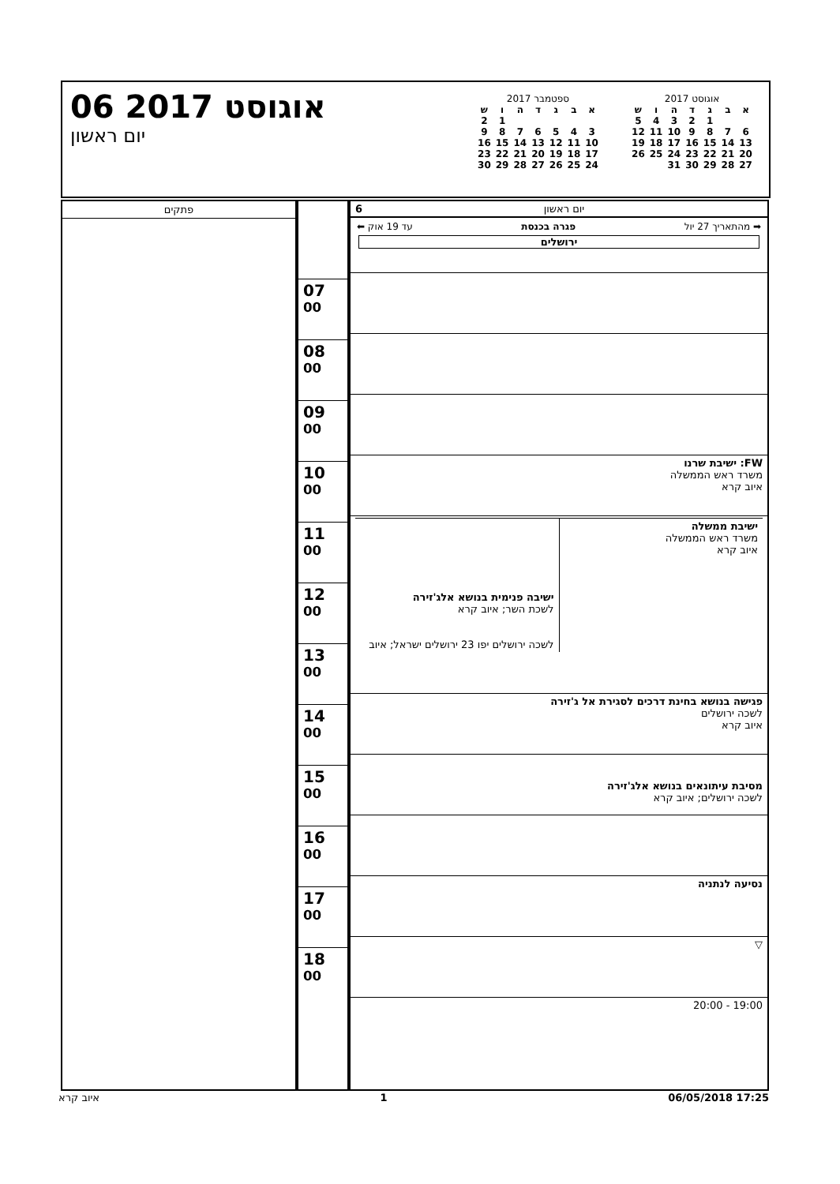אוגוסט 2017
| א | ב | ג | ד | ה | ו | ש |
| --- | --- | --- | --- | --- | --- | --- |
| | | 1 | 2 | 3 | 4 | 5 |
| 6 | 7 | 8 | 9 | 10 | 11 | 12 |
| 13 | 14 | 15 | 16 | 17 | 18 | 19 |
| 20 | 21 | 22 | 23 | 24 | 25 | 26 |
| 27 | 28 | 29 | 30 | 31 | | |
ספטמבר 2017
| א | ב | ג | ד | ה | ו | ש |
| --- | --- | --- | --- | --- | --- | --- |
| | | | | | 1 | 2 |
| 3 | 4 | 5 | 6 | 7 | 8 | 9 |
| 10 | 11 | 12 | 13 | 14 | 15 | 16 |
| 17 | 18 | 19 | 20 | 21 | 22 | 23 |
| 24 | 25 | 26 | 27 | 28 | 29 | 30 |
06 אוגוסט 2017
יום ראשון
פתקים יום ראשון 6
➡ מהתאריך 27 יול פגרה בכנסת עד 19 אוק ⬅
ירושלים
| FW: ישיבת שרנו משרד ראש הממשלה איוב קרא |
| / ישיבת ממשלה משרד ראש הממשלה איוב קרא / ישיבה פנימית בנושא אלג'זירה לשכת השר; איוב קרא לשכה ירושלים יפו 23 ירושלים ישראל; איוב / |
| פגישה בנושא בחינת דרכים לסגירת אל ג'זירה לשכה ירושלים איוב קרא |
| מסיבת עיתונאים בנושא אלג'זירה לשכה ירושלים; איוב קרא |
| נסיעה לנתניה |
| ▽ |
| 19:00 - 20:00 |
| 07 <sup>00</sup> |
| 08 <sup>00</sup> |
| 09 <sup>00</sup> |
| 10 <sup>00</sup> |
| 11 <sup>00</sup> |
| 12 <sup>00</sup> |
| 13 <sup>00</sup> |
| 14 <sup>00</sup> |
| 15 <sup>00</sup> |
| 16 <sup>00</sup> |
| 17 <sup>00</sup> |
| 18 <sup>00</sup> |
איוב קרא 1 06/05/2018 17:25